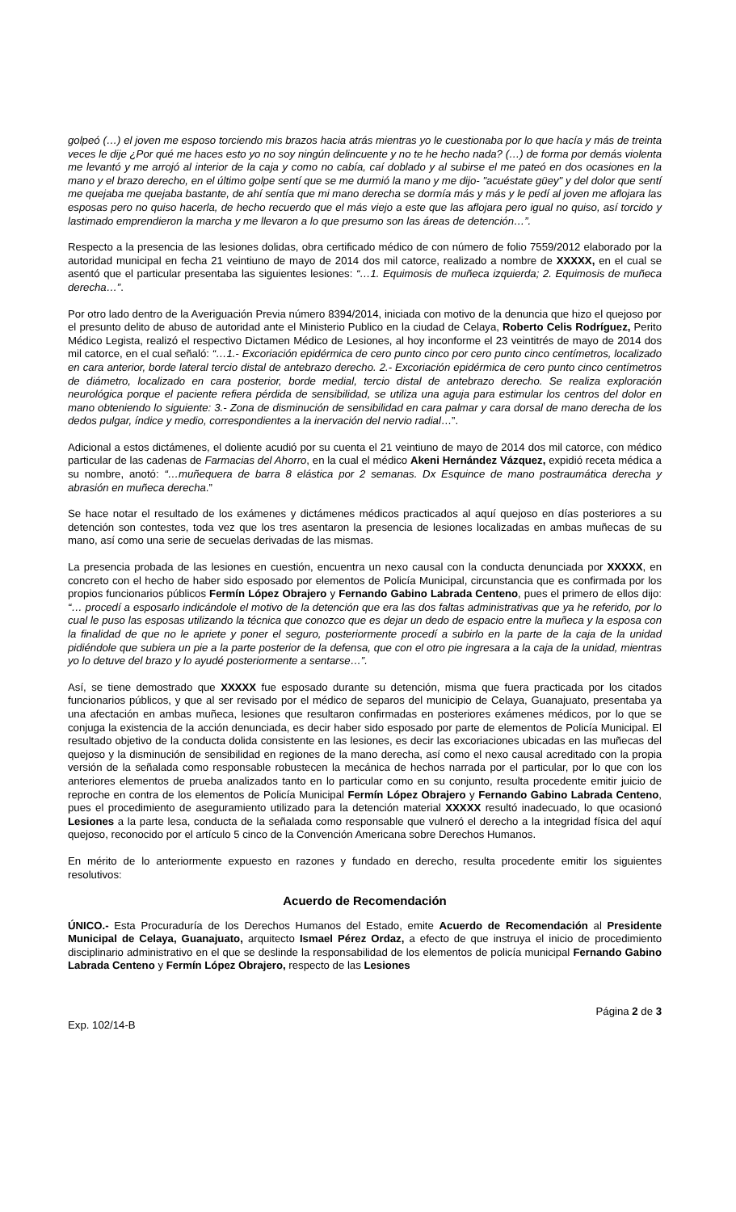golpeó (…) el joven me esposo torciendo mis brazos hacia atrás mientras yo le cuestionaba por lo que hacía y más de treinta veces le dije ¿Por qué me haces esto yo no soy ningún delincuente y no te he hecho nada? (…) de forma por demás violenta me levantó y me arrojó al interior de la caja y como no cabía, caí doblado y al subirse el me pateó en dos ocasiones en la mano y el brazo derecho, en el último golpe sentí que se me durmió la mano y me dijo- "acuéstate güey" y del dolor que sentí me quejaba me quejaba bastante, de ahí sentía que mi mano derecha se dormía más y más y le pedí al joven me aflojara las esposas pero no quiso hacerla, de hecho recuerdo que el más viejo a este que las aflojara pero igual no quiso, así torcido y lastimado emprendieron la marcha y me llevaron a lo que presumo son las áreas de detención…”.
Respecto a la presencia de las lesiones dolidas, obra certificado médico de con número de folio 7559/2012 elaborado por la autoridad municipal en fecha 21 veintiuno de mayo de 2014 dos mil catorce, realizado a nombre de XXXXX, en el cual se asentó que el particular presentaba las siguientes lesiones: “…1. Equimosis de muñeca izquierda; 2. Equimosis de muñeca derecha…”.
Por otro lado dentro de la Averiguación Previa número 8394/2014, iniciada con motivo de la denuncia que hizo el quejoso por el presunto delito de abuso de autoridad ante el Ministerio Publico en la ciudad de Celaya, Roberto Celis Rodríguez, Perito Médico Legista, realizó el respectivo Dictamen Médico de Lesiones, al hoy inconforme el 23 veintitrés de mayo de 2014 dos mil catorce, en el cual señaló: “…1.- Excoriación epidérmica de cero punto cinco por cero punto cinco centímetros, localizado en cara anterior, borde lateral tercio distal de antebrazo derecho. 2.- Excoriación epidérmica de cero punto cinco centímetros de diámetro, localizado en cara posterior, borde medial, tercio distal de antebrazo derecho. Se realiza exploración neurológica porque el paciente refiera pérdida de sensibilidad, se utiliza una aguja para estimular los centros del dolor en mano obteniendo lo siguiente: 3.- Zona de disminución de sensibilidad en cara palmar y cara dorsal de mano derecha de los dedos pulgar, índice y medio, correspondientes a la inervación del nervio radial…”.
Adicional a estos dictámenes, el doliente acudió por su cuenta el 21 veintiuno de mayo de 2014 dos mil catorce, con médico particular de las cadenas de Farmacias del Ahorro, en la cual el médico Akeni Hernández Vázquez, expidió receta médica a su nombre, anotó: “…muñequera de barra 8 elástica por 2 semanas. Dx Esquince de mano postraumática derecha y abrasión en muñeca derecha.”
Se hace notar el resultado de los exámenes y dictámenes médicos practicados al aquí quejoso en días posteriores a su detención son contestes, toda vez que los tres asentaron la presencia de lesiones localizadas en ambas muñecas de su mano, así como una serie de secuelas derivadas de las mismas.
La presencia probada de las lesiones en cuestión, encuentra un nexo causal con la conducta denunciada por XXXXX, en concreto con el hecho de haber sido esposado por elementos de Policía Municipal, circunstancia que es confirmada por los propios funcionarios públicos Fermín López Obrajero y Fernando Gabino Labrada Centeno, pues el primero de ellos dijo: “… procedí a esposarlo indicándole el motivo de la detención que era las dos faltas administrativas que ya he referido, por lo cual le puso las esposas utilizando la técnica que conozco que es dejar un dedo de espacio entre la muñeca y la esposa con la finalidad de que no le apriete y poner el seguro, posteriormente procedí a subirlo en la parte de la caja de la unidad pidiéndole que subiera un pie a la parte posterior de la defensa, que con el otro pie ingresara a la caja de la unidad, mientras yo lo detuve del brazo y lo ayudé posteriormente a sentarse…”.
Así, se tiene demostrado que XXXXX fue esposado durante su detención, misma que fuera practicada por los citados funcionarios públicos, y que al ser revisado por el médico de separos del municipio de Celaya, Guanajuato, presentaba ya una afectación en ambas muñeca, lesiones que resultaron confirmadas en posteriores exámenes médicos, por lo que se conjuga la existencia de la acción denunciada, es decir haber sido esposado por parte de elementos de Policía Municipal. El resultado objetivo de la conducta dolida consistente en las lesiones, es decir las excoriaciones ubicadas en las muñecas del quejoso y la disminución de sensibilidad en regiones de la mano derecha, así como el nexo causal acreditado con la propia versión de la señalada como responsable robustecen la mecánica de hechos narrada por el particular, por lo que con los anteriores elementos de prueba analizados tanto en lo particular como en su conjunto, resulta procedente emitir juicio de reproche en contra de los elementos de Policía Municipal Fermín López Obrajero y Fernando Gabino Labrada Centeno, pues el procedimiento de aseguramiento utilizado para la detención material XXXXX resultó inadecuado, lo que ocasionó Lesiones a la parte lesa, conducta de la señalada como responsable que vulneró el derecho a la integridad física del aquí quejoso, reconocido por el artículo 5 cinco de la Convención Americana sobre Derechos Humanos.
En mérito de lo anteriormente expuesto en razones y fundado en derecho, resulta procedente emitir los siguientes resolutivos:
Acuerdo de Recomendación
ÚNICO.- Esta Procuraduría de los Derechos Humanos del Estado, emite Acuerdo de Recomendación al Presidente Municipal de Celaya, Guanajuato, arquitecto Ismael Pérez Ordaz, a efecto de que instruya el inicio de procedimiento disciplinario administrativo en el que se deslinde la responsabilidad de los elementos de policía municipal Fernando Gabino Labrada Centeno y Fermín López Obrajero, respecto de las Lesiones
Página 2 de 3
Exp. 102/14-B